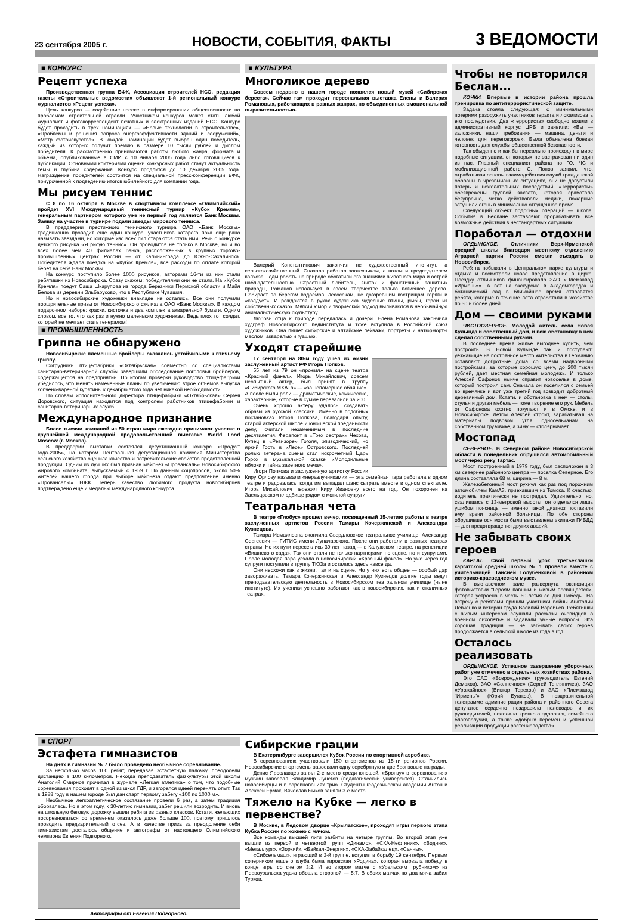23 сентября 2005 г. НОВОСТИ, СОБЫТИЯ, ФАКТЫ 3 ВЕДОМОСТИ
■ КОНКУРС
Рецепт успеха
Производственная группа БФК, Ассоциация строителей НСО, редакция газеты «Строительные ведомости» объявляют 1-й региональный конкурс журналистов «Рецепт успеха».
Цель конкурса — содействие прессе в информировании общественности по проблемам строительной отрасли. Участником конкурса может стать любой журналист и фотокорреспондент печатных и электронных изданий НСО. Конкурс будет проходить в трех номинациях — «Новые технологии в строительстве», «Проблемы и решения вопроса энергоэффективности зданий и сооружений», «Мэтр фотоискусства». В каждой номинации будет выбран один победитель, каждый из которых получит премию в размере 10 тысяч рублей и диплом победителя. К рассмотрению принимаются работы любого жанра, формата и объема, опубликованные в СМИ с 10 января 2005 года либо готовящиеся к публикации. Основными критериями оценки конкурсных работ станут актуальность темы и глубина содержания. Конкурс продлится до 10 декабря 2005 года. Награждение победителей состоится на специальной пресс-конференции БФК, приуроченной к подведению итогов юбилейного для компании года.
Мы рисуем теннис
С 8 по 16 октября в Москве в спортивном комплексе «Олимпийский» пройдет XVI Международный теннисный турнир «Кубок Кремля», генеральным партнером которого уже не первый год является Банк Москвы. Заявку на участие в турнире подали звезды мирового тенниса.
В преддверии престижного теннисного турнира ОАО «Банк Москвы» традиционно проводит еще один конкурс, участников которого пока еще рано называть звездами, но которые изо всех сил стараются стать ими. Речь о конкурсе детского рисунка «Я рисую теннис». Он проводится не только в Москве, но и во всех более чем 40 филиалах банка, расположенных в крупных торгово-промышленных центрах России — от Калининграда до Южно-Сахалинска. Победителя ждала поездка на «Кубок Кремля», все расходы по оплате которой берет на себя Банк Москвы.
На конкурс поступило более 1000 рисунков, авторами 16-ти из них стали ребятишки из Новосибирска. Сразу скажем: победителями они не стали. На «Кубок Кремля» поедут Саша Шкарупова из города Березники Пермской области и Майя Белова из деревни Эльбарусово, что в Республике Чувашия.
Но и новосибирские художники внакладе не остались. Все они получили поощрительные призы от Новосибирского филиала ОАО «Банк Москвы». В каждом подарочном наборе: краски, кисточка и два комплекта акварельной бумаги. Одним словом, все то, что как раз и нужно маленьким художникам. Ведь плох тот солдат, который не мечтает стать генералом!
■ ПРОМЫШЛЕННОСТЬ
Гриппа не обнаружено
Новосибирские племенные бройлеры оказались устойчивыми к птичьему гриппу.
Сотрудники птицефабрики «Октябрьская» совместно со специалистами санитарно-ветеринарной службы завершили обследование поголовья бройлеров, содержащегося на предприятии. По итогам проверки руководство птицефабрики убедилось, что менять намеченные планы по увеличению втрое объемов выпуска копчено-вареной курятины к декабрю этого года нет никакой необходимости.
По словам исполнительного директора птицефабрики «Октябрьская» Сергея Доровского, ситуация находится под контролем работников птицефабрики и санитарно-ветеринарных служб.
Международное признание
Более тысячи компаний из 50 стран мира ежегодно принимают участие в крупнейшей международной продовольственной выставке World Food Moscow (г. Москва).
В преддверии выставки состоялся дегустационный конкурс «Продукт года-2005», на котором Центральная дегустационная комиссия Министерства сельского хозяйства оценила качество и потребительские свойства представленной продукции. Одним из лучших был признан майонез «Провансаль» Новосибирского жирового комбината, выпускаемый с 1959 г. По данным соцопросов, около 50% жителей нашего города при выборе майонеза отдают предпочтение именно «Провансалю» НЖК. Теперь качество любимого продукта новосибирцев подтверждено еще и медалью международного конкурса.
■ КУЛЬТУРА
Многоликое дерево
Совсем недавно в нашем городе появился новый музей «Сибирская береста». Сейчас там проходит персональная выставка Елены и Валерия Романовых, работающих в разных жанрах, но объединенных эмоциональной выразительностью.
Валерий Константинович закончил не художественный институт, а сельскохозяйственный. Сначала работал зоотехником, а потом и председателем колхоза. Годы работы на природе обогатили его знаниями животного мира и острой наблюдательностью. Страстный любитель, знаток и фанатичный защитник природы, Романов использует в своем творчестве только погибшее дерево. Собирает по берегам водоемов, лесосекам, не догоревшим кострищам коряги и «колдует». И рождаются в руках художника чудесные птицы, рыбы, герои из собственных сказок. Мягкий юмор и творческий подход выливаются в необычайную анималистическую скульптуру.
Любовь отца к природе передалась и дочери. Елена Романова закончила худграф Новосибирского пединститута и тоже вступила в Российский союз художников. Она пишет сибирские и алтайские пейзажи, портреты и натюрморты маслом, акварелью и гуашью.
Уходят старейшие
17 сентября на 80-м году ушел из жизни заслуженный артист РФ Игорь Попков.
55 лет из 79 он «прожил» на сцене театра «Красный факел». Игорь Михайлович, совсем неопытный актер, был принят в труппу «Сибирского МХАТа» — «за непомерное обаяние». А после были роли — драматические, комические, характерные, которые в сумме перевалили за 200.
Очень хорошо актеру удалось создавать образы из русской классики. Именно в подобных постановках Игоря Попкова, благодаря опыту, старой актерской школе и юношеской преданности делу, считали незаменимым в последние десятилетия. Ферапонт в «Трех сестрах» Чехова, Купец в «Ревизоре» Гоголя, эпизодический, но яркий Гость в «Лесе» Островского. Последней ролью ветерана сцены стал искрометный Царь Горох в музыкальной сказке «Молодильные яблоки и тайна заветного меча».
Игоря Попкова и заслуженную артистку России Киру Орлову называли «неразлучниками» — эта семейная пара работала в одном театре и радовалась, когда им выпадал шанс сыграть вместе в одном спектакле. Игорь Михайлович пережил Киру Ивановну всего на год. Он похоронен на Заельцовском кладбище рядом с могилой супруги.
Театральная чета
В театре «Глобус» прошел вечер, посвященный 35-летию работы в театре заслуженных артистов России Тамары Кочержинской и Александра Кузнецова.
Тамара Исмаиловна окончила Свердловское театральное училище, Александр Сергеевич — ГИТИС имени Луначарского. После они работали в разных театрах страны. Но их пути пересеклись 39 лет назад — в Калужском театре, на репетиции «Вишневого сада». Так они стали не только партнерами по сцене, но и супругами. После молодая пара уехала в новосибирский «Красный факел». Но уже через год супруги поступили в труппу ТЮЗа и остались здесь навсегда.
Они несхожи как в жизни, так и на сцене. Но у них есть общее — особый дар завораживать. Тамара Кочержинская и Александр Кузнецов долгие годы ведут преподавательскую деятельность в Новосибирском театральном училище (ныне институте). Их ученики успешно работают как в новосибирских, так и столичных театрах.
Чтобы не повторился Беслан...
КОЧКИ. Впервые в истории района прошла тренировка по антитеррористической защите.
Задача стояла следующая: с минимальными потерями разоружить участников теракта и локализовать его последствия. Два «террориста» свободно вошли в административный корпус ЦРБ и заявили: «Вы — заложники, наши требования — машина, деньги и человек для переговоров». Была объявлена боевая готовность для службы общественной безопасности.
Так обыденно и как бы нереально происходят в мире подобные ситуации, от которых не застрахован ни один из нас. Главный специалист района по ГО, ЧС и мобилизационной работе С. Попов заявил, что, отрабатывая основы взаимодействия служб гражданской обороны в чрезвычайных ситуациях, они не допустили потерь и нежелательных последствий. «Террористы» обезврежены группой захвата, которая сработала безупречно, четко действовали медики, пожарные затушили огонь в минимально отпущенное время.
Следующий объект подобных операций — школа. События в Беслане заставляют прорабатывать все возможные действия в нестандартных ситуациях.
Поработал — отдохни
ОРДЫНСКОЕ. Отличники Верх-Ирменской средней школы благодаря местному отделению Аграрной партии России смогли съездить в Новосибирск.
Ребята побывали в Центральном парке культуры и отдыха и посмотрели новое представление в цирке. Поездку отличников финансировало ЗАО «Племзавод «Ирмень»». А вот на экскурсию в Академгородок и ботанический сад в ближайшее время отправятся ребята, которые в течение лета отработали в хозяйстве по 30 и более дней.
Дом — своими руками
ЧИСТООЗЕРНОЕ. Молодой житель села Новая Кулында и собственный дом, и всю обстановку в нем сделал собственными руками.
В последнее время жилье выгоднее купить, чем построить. В Новой Кулынде так и поступают: уезжающие на постоянное место жительства в Германию оставляют добротные дома со всеми надворными постройками, за которые хорошую цену, до 200 тысяч рублей, дает местная семейная молодежь. И только Алексей Сафонов нынче справит новоселье в доме, который построил сам. Сначала он поселился с семьей во времянке и вот уже третий год возводит добротный деревянный дом. Кстати, и обстановка в нем — столы, стулья и другая мебель — тоже творение его рук. Мебель от Сафонова охотно покупают и в Омске, и в Новосибирске. Летом Алексей строит, зарабатывая на материалы подвозом угля односельчанам на собственном грузовике, а зиму — столярничает.
Мостопад
СЕВЕРНОЕ. В Северном районе Новосибирской области в понедельник обрушился автомобильный мост через реку Тартас.
Мост, построенный в 1979 году, был расположен в 3 км севернее районного центра — поселка Северное. Его длина составляла 68 м, ширина — 8 м.
Железобетонный мост рухнул как раз под порожним автомобилем КамАЗ, приехавшим из Томска. К счастью, водитель практически не пострадал. Удивительно, но, свалившись с 13-метровой высоты, он отделался лишь ушибом поясницы — именно такой диагноз поставили ему врачи районной больницы. По обе стороны обрушившегося моста были выставлены экипажи ГИБДД — для предотвращения других аварий.
Не забывать своих героев
КАРГАТ. Свой первый урок третьеклашки каргатской средней школы № 1 провели вместе с учительницей Таисией Голубенковой в районном историко-краеведческом музее.
В выставочном зале развернута экспозиция фотовыставки "Героям павшим и живым посвящается», которая устроена в честь 60-летия со Дня Победы. На встречу с ребятами пришли участники войны Анатолий Левченко и ветеран труда Василий Воробьев. Ребятишки с живым интересом слушали рассказы очевидцев о военном лихолетье и задавали умные вопросы. Эта хорошая традиция — не забывать своих героев продолжается в сельской школе из года в год.
Осталось реализовать
ОРДЫНСКОЕ. Успешное завершение уборочных работ уже отмечено в отдельных хозяйствах района.
Это ОАО «Возрождение» (руководитель Евгений Демаков), ЗАО «Солнечное» (Сергей Тепляничев), ЗАО «Урожайное» (Виктор Терехов) и ЗАО «Племзавод "Ирмень"» (Юрий Бугаков). В поздравительной телеграмме администрация района и районного Совета депутатов сердечно поздравила полеводов и их руководителей, пожелала крепкого здоровья, семейного благополучия, а также «добрых перемен и успешной реализации продукции растениеводства».
■ СПОРТ
Эстафета гимназистов
На днях в гимназии № 7 было проведено необычное соревнование.
За несколько часов 100 ребят, передавая эстафетную палочку, преодолели дистанцию в 100 километров. Некогда преподаватель физкультуры этой школы Анатолий Смирнов прочитал в журнале «Легкая атлетика» о том, что подобные соревнования проходят в одной из школ ГДР, и загорелся идеей перенять опыт. Так в 1988 году в нашем городе был дан старт первому забегу «100 по 1000 м».
Необычное легкоатлетическое состязание провели 6 раз, а затем традиция оборвалась. Но в этом году, к 30-летию гимназии, забег решили возродить. И вновь на школьную беговую дорожку вышли ребята из разных классов. Кстати, желающих посоревноваться со временем оказалось даже больше 100, поэтому пришлось проводить предварительный отсев. А в качестве приза за преодоление себя гимназистам досталось общение и автографы от настоящего Олимпийского чемпиона Евгения Подгорного.
Автографы от Евгения Подгорного.
Сибирские грации
В Екатеринбурге завершился Кубок России по спортивной аэробике.
В соревнованиях участвовали 150 спортсменов из 15-ти регионов России. Новосибирские спортсмены завоевали одну серебряную и две бронзовые награды.
Денис Ярославцев занял 2-е место среди юношей. «Бронзу» в соревнованиях мужчин завоевал Владимир Лунегов (педагогический университет). Отличились новосибирцы и в соревнованиях трио. Студенты геодезической академии Антон и Алексей Ермак, Вячеслав Быков заняли 3-е место.
Тяжело на Кубке — легко в первенстве?
В Москве, в Ледовом дворце «Крылатское», проходят игры первого этапа Кубка России по хоккею с мячом.
Все команды высшей лиги разбиты на четыре группы. Во второй этап уже вышли из первой и четвертой групп «Динамо», «СКА-Нефтяник», «Водник», «Металлург», «Зоркий», «Байкал-Энергия», «СКА-Забайкалец», «Саяны».
«Сибсельмаш», играющий в 3-й группе, вступил в борьбу 19 сентября. Первым соперником нашего клуба была кировская «Родина», которая вырвала победу в конце игры со счетом 3:2. И во втором матче с «Уральским трубником» из Первоуральска удача обошла стороной — 5:7. В обоих матчах по два мяча забил Турков.